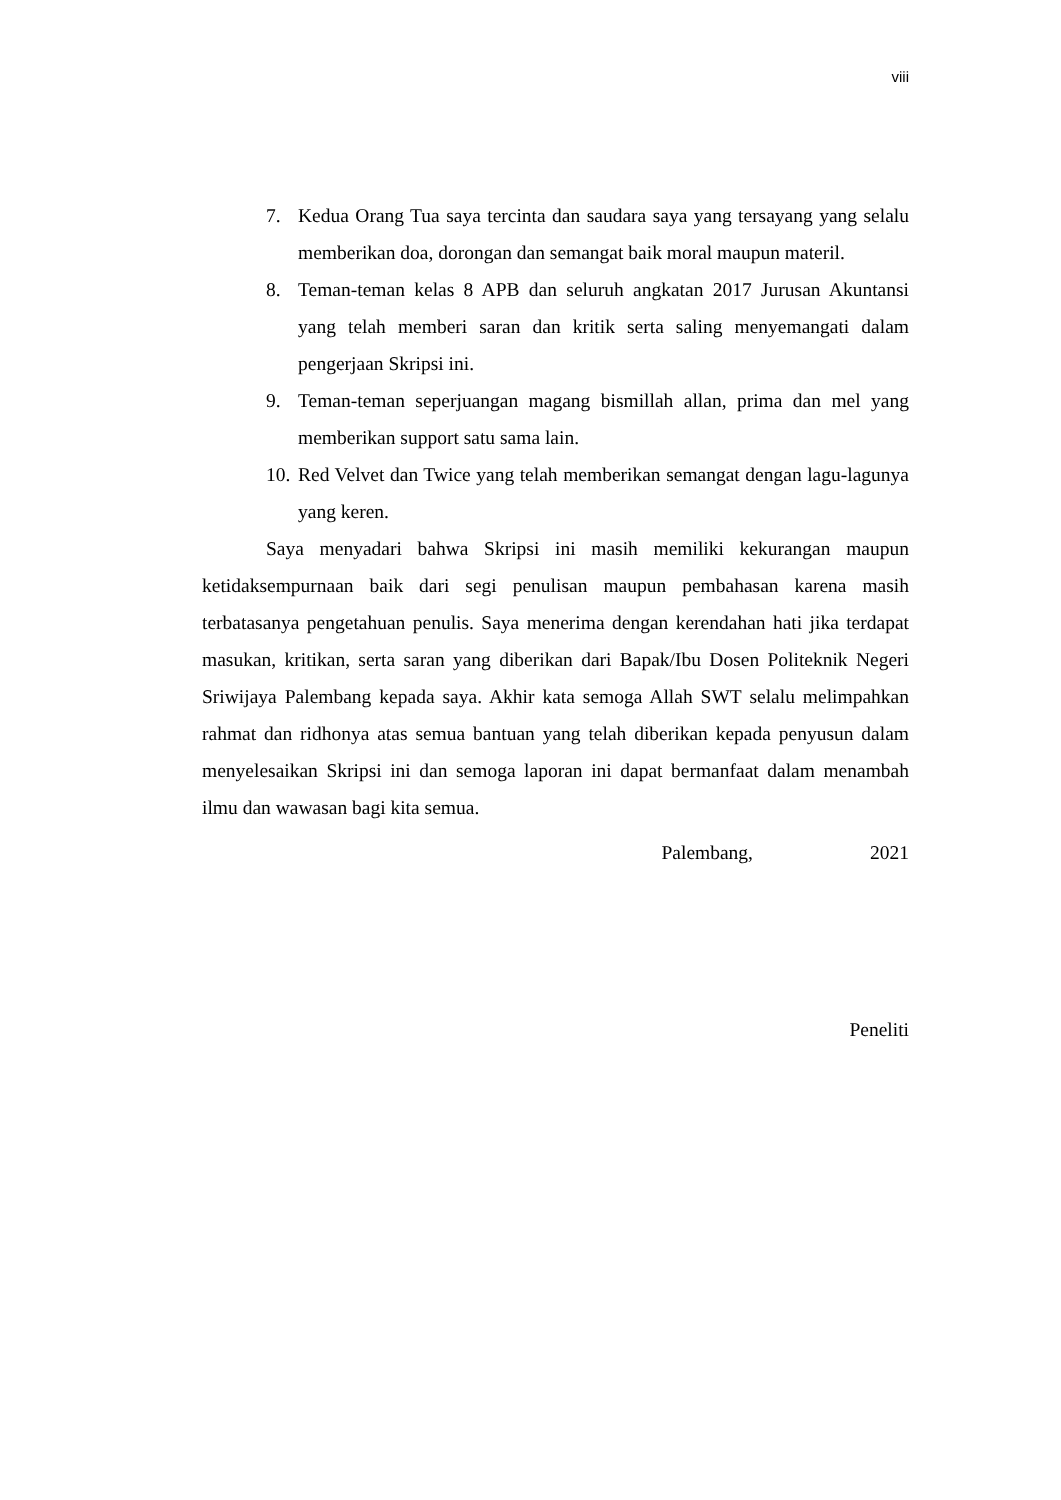viii
7. Kedua Orang Tua saya tercinta dan saudara saya yang tersayang yang selalu memberikan doa, dorongan dan semangat baik moral maupun materil.
8. Teman-teman kelas 8 APB dan seluruh angkatan 2017 Jurusan Akuntansi yang telah memberi saran dan kritik serta saling menyemangati dalam pengerjaan Skripsi ini.
9. Teman-teman seperjuangan magang bismillah allan, prima dan mel yang memberikan support satu sama lain.
10. Red Velvet dan Twice yang telah memberikan semangat dengan lagu-lagunya yang keren.
Saya menyadari bahwa Skripsi ini masih memiliki kekurangan maupun ketidaksempurnaan baik dari segi penulisan maupun pembahasan karena masih terbatasanya pengetahuan penulis. Saya menerima dengan kerendahan hati jika terdapat masukan, kritikan, serta saran yang diberikan dari Bapak/Ibu Dosen Politeknik Negeri Sriwijaya Palembang kepada saya. Akhir kata semoga Allah SWT selalu melimpahkan rahmat dan ridhonya atas semua bantuan yang telah diberikan kepada penyusun dalam menyelesaikan Skripsi ini dan semoga laporan ini dapat bermanfaat dalam menambah ilmu dan wawasan bagi kita semua.
Palembang, 2021
Peneliti